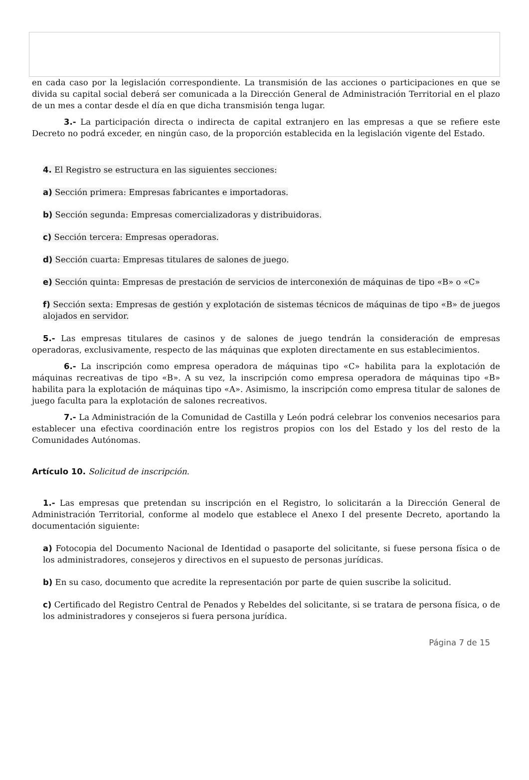en cada caso por la legislación correspondiente. La transmisión de las acciones o participaciones en que se divida su capital social deberá ser comunicada a la Dirección General de Administración Territorial en el plazo de un mes a contar desde el día en que dicha transmisión tenga lugar.
3.- La participación directa o indirecta de capital extranjero en las empresas a que se refiere este Decreto no podrá exceder, en ningún caso, de la proporción establecida en la legislación vigente del Estado.
4. El Registro se estructura en las siguientes secciones:
a) Sección primera: Empresas fabricantes e importadoras.
b) Sección segunda: Empresas comercializadoras y distribuidoras.
c) Sección tercera: Empresas operadoras.
d) Sección cuarta: Empresas titulares de salones de juego.
e) Sección quinta: Empresas de prestación de servicios de interconexión de máquinas de tipo «B» o «C»
f) Sección sexta: Empresas de gestión y explotación de sistemas técnicos de máquinas de tipo «B» de juegos alojados en servidor.
5.- Las empresas titulares de casinos y de salones de juego tendrán la consideración de empresas operadoras, exclusivamente, respecto de las máquinas que exploten directamente en sus establecimientos.
6.- La inscripción como empresa operadora de máquinas tipo «C» habilita para la explotación de máquinas recreativas de tipo «B». A su vez, la inscripción como empresa operadora de máquinas tipo «B» habilita para la explotación de máquinas tipo «A». Asimismo, la inscripción como empresa titular de salones de juego faculta para la explotación de salones recreativos.
7.- La Administración de la Comunidad de Castilla y León podrá celebrar los convenios necesarios para establecer una efectiva coordinación entre los registros propios con los del Estado y los del resto de la Comunidades Autónomas.
Artículo 10. Solicitud de inscripción.
1.- Las empresas que pretendan su inscripción en el Registro, lo solicitarán a la Dirección General de Administración Territorial, conforme al modelo que establece el Anexo I del presente Decreto, aportando la documentación siguiente:
a) Fotocopia del Documento Nacional de Identidad o pasaporte del solicitante, si fuese persona física o de los administradores, consejeros y directivos en el supuesto de personas jurídicas.
b) En su caso, documento que acredite la representación por parte de quien suscribe la solicitud.
c) Certificado del Registro Central de Penados y Rebeldes del solicitante, si se tratara de persona física, o de los administradores y consejeros si fuera persona jurídica.
Página 7 de 15